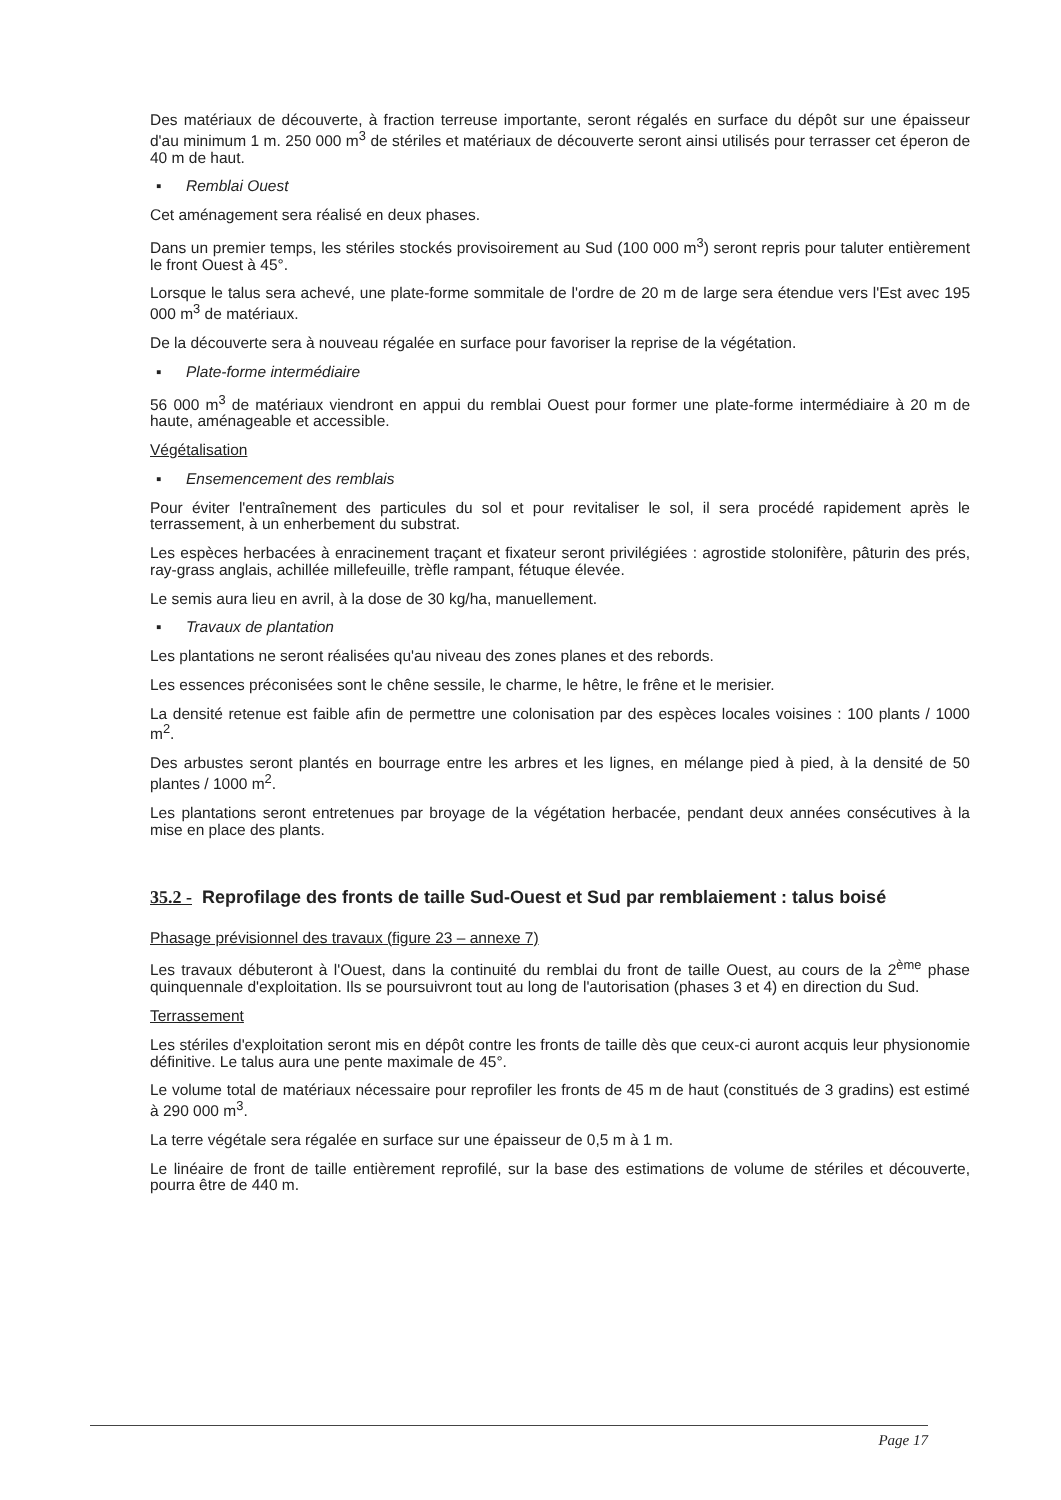Des matériaux de découverte, à fraction terreuse importante, seront régalés en surface du dépôt sur une épaisseur d'au minimum 1 m. 250 000 m<sup>3</sup> de stériles et matériaux de découverte seront ainsi utilisés pour terrasser cet éperon de 40 m de haut.
▪ Remblai Ouest
Cet aménagement sera réalisé en deux phases.
Dans un premier temps, les stériles stockés provisoirement au Sud (100 000 m<sup>3</sup>) seront repris pour taluter entièrement le front Ouest à 45°.
Lorsque le talus sera achevé, une plate-forme sommitale de l'ordre de 20 m de large sera étendue vers l'Est avec 195 000 m<sup>3</sup> de matériaux.
De la découverte sera à nouveau régalée en surface pour favoriser la reprise de la végétation.
▪ Plate-forme intermédiaire
56 000 m<sup>3</sup> de matériaux viendront en appui du remblai Ouest pour former une plate-forme intermédiaire à 20 m de haute, aménageable et accessible.
Végétalisation
▪ Ensemencement des remblais
Pour éviter l'entraînement des particules du sol et pour revitaliser le sol, il sera procédé rapidement après le terrassement, à un enherbement du substrat.
Les espèces herbacées à enracinement traçant et fixateur seront privilégiées : agrostide stolonifère, pâturin des prés, ray-grass anglais, achillée millefeuille, trèfle rampant, fétuque élevée.
Le semis aura lieu en avril, à la dose de 30 kg/ha, manuellement.
▪ Travaux de plantation
Les plantations ne seront réalisées qu'au niveau des zones planes et des rebords.
Les essences préconisées sont le chêne sessile, le charme, le hêtre, le frêne et le merisier.
La densité retenue est faible afin de permettre une colonisation par des espèces locales voisines : 100 plants / 1000 m<sup>2</sup>.
Des arbustes seront plantés en bourrage entre les arbres et les lignes, en mélange pied à pied, à la densité de 50 plantes / 1000 m<sup>2</sup>.
Les plantations seront entretenues par broyage de la végétation herbacée, pendant deux années consécutives à la mise en place des plants.
35.2 - Reprofilage des fronts de taille Sud-Ouest et Sud par remblaiement : talus boisé
Phasage prévisionnel des travaux (figure 23 – annexe 7)
Les travaux débuteront à l'Ouest, dans la continuité du remblai du front de taille Ouest, au cours de la 2<sup>ème</sup> phase quinquennale d'exploitation. Ils se poursuivront tout au long de l'autorisation (phases 3 et 4) en direction du Sud.
Terrassement
Les stériles d'exploitation seront mis en dépôt contre les fronts de taille dès que ceux-ci auront acquis leur physionomie définitive. Le talus aura une pente maximale de 45°.
Le volume total de matériaux nécessaire pour reprofiler les fronts de 45 m de haut (constitués de 3 gradins) est estimé à 290 000 m<sup>3</sup>.
La terre végétale sera régalée en surface sur une épaisseur de 0,5 m à 1 m.
Le linéaire de front de taille entièrement reprofilé, sur la base des estimations de volume de stériles et découverte, pourra être de 440 m.
Page 17